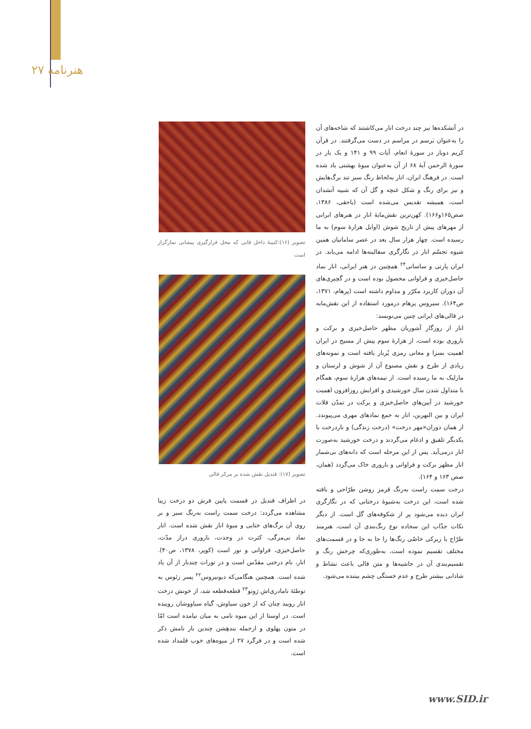۲۷ هنرنامه
تصویر (۱۶):کتیبهٔ داخل قابی که محل قرارگیری پیشانی نمازگزار است
تصویر (۱۷): قندیل نقش شده بر مرکز قالی
در اطراف قندیل در قسمت پایین فرش دو درخت زیبا مشاهده می‌گردد: درخت سمت راست به‌رنگ سبز و بر روی آن برگ‌های ختایی و میوهٔ انار نقش شده است. انار نماد بی‌مرگی، کثرت در وحدت، باروری دراز مدّت، حاصل‌خیزی، فراوانی و نور است (کوپر، ۱۳۷۸، ص۴۰). انار، نام درختی مقدّس است و در تورات چندبار از آن یاد شده است. همچنین هنگامی‌که دیونیزوس<sup>۲۲</sup> پسر زئوس به توطئهٔ نامادری‌اش ژونو<sup>۲۳</sup> قطعه‌قطعه شد، از خونش درخت انار رویید چنان که از خون سیاوش، گیاه سیاووشان روییده است. در اوستا از این میوه نامی به میان نیامده است امّا در متون پهلوی و ازجمله بندهِشن چندین بار نامش ذکر شده است و در فرگرد ۲۷ از میوه‌های خوب قلمداد شده است.
در آتشکده‌ها نیز چند درخت انار می‌کاشتند که شاخه‌های آن را به‌عنوان بَرسم در مراسم در دست می‌گرفتند. در قرآن کریم دوبار در سورهٔ انعام، آیات ۹۹ و ۱۴۱ و یک بار در سورهٔ الرحمن آیهٔ ۶۸ از آن به‌عنوان میوهٔ بهشتی یاد شده است. در فرهنگ ایران، انار به‌لحاظ رنگ سبز تند برگ‌هایش و نیز برای رنگ و شکل غنچه و گل آن که شبیه آتشدان است، همیشه تقدیس می‌شده است (یاحقی، ۱۳۸۶، صص۱۶۵و۱۶۶). کهن‌ترین نقش‌مایهٔ انار در هنرهای ایرانی از مهرهای پیش از تاریخ شوش (اوایل هزارهٔ سوم) به ما رسیده است. چهار هزار سال بعد در عصر سامانیان همین شیوه تجسّم انار در نگارگری سفالینه‌ها ادامه می‌یابد. در ایران پارتی و ساسانی<sup>۲۴</sup> همچنین در هنر ایرانی، انار نماد حاصل‌خیزی و فراوانی محصول بوده است و در گچبری‌های آن دوران کاربرد مکرّر و مداوم داشته است (پرهام، ۱۳۷۱، ص۱۶۴). سیروس پرهام درمورد استفاده از این نقش‌مایه در قالی‌های ایرانی چنین می‌نویسد:
انار از روزگار آشوریان مظهر حاصل‌خیزی و برکت و باروری بوده است، از هزارهٔ سوم پیش از مسیح در ایران اهمیت بسزا و معانی رمزی پُربار یافته است و نمونه‌های زیادی از طرح و نقش مصنوع آن از شوش و لرستان و مارلیک به ما رسیده است. از نیمه‌های هزارهٔ سوم، همگام با متداول شدن سال خورشیدی و افزایش روزافزون اهمیت خورشید در آیین‌های حاصل‌خیزی و برکت در تمدّن فلات ایران و بین النهرین، انار به جمع نمادهای مهری می‌پیوندد. از همان دوران«مهر درخت» (درخت زندگی) و ناردرخت با یکدیگر تلفیق و ادغام می‌گردند و درخت خورشید به‌صورت انار درمی‌آید. پس از این مرحله است که دانه‌های بی‌شمار انار مظهر برکت و فراوانی و باروری خاک می‌گردد (همان، صص ۱۶۳ و ۱۶۴).
درخت سمت راست به‌رنگ قرمز روشن طرّاحی و بافته شده است، این درخت به‌شیوهٔ درختانی که در نگارگری ایران دیده می‌شود پر از شکوفه‌های گل است. از دیگر نکات جذّاب این سجاده نوع رنگ‌بندی آن است، هنرمند طرّاح با زیرکی خاصّی رنگ‌ها را جا به جا و در قسمت‌های مختلف تقسیم نموده است، به‌طوری‌که چرخش رنگ و تقسیم‌بندی آن در حاشیه‌ها و متن قالی باعث نشاط و شادابی بیشتر طرح و عدم خستگی چشم بیننده می‌شود.
www.SID.ir